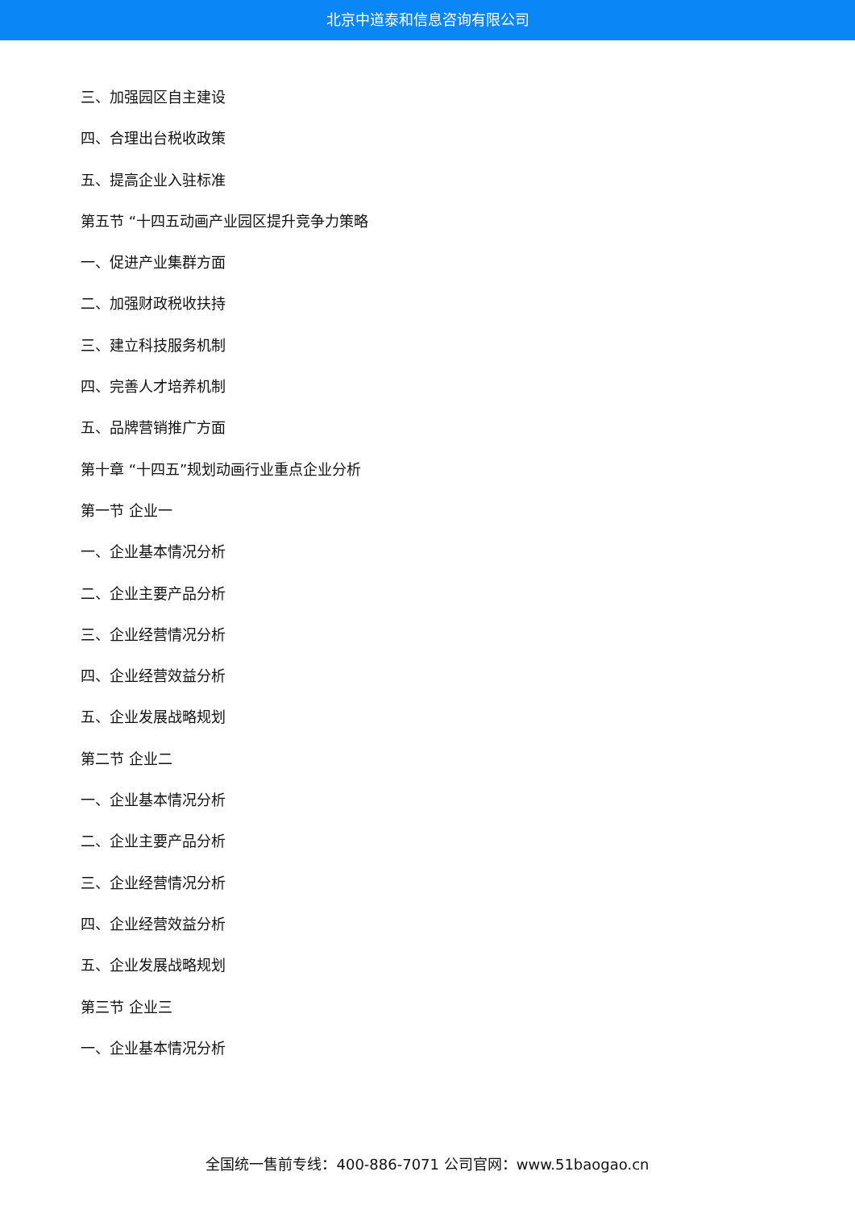北京中道泰和信息咨询有限公司
三、加强园区自主建设
四、合理出台税收政策
五、提高企业入驻标准
第五节 “十四五动画产业园区提升竞争力策略
一、促进产业集群方面
二、加强财政税收扶持
三、建立科技服务机制
四、完善人才培养机制
五、品牌营销推广方面
第十章 “十四五”规划动画行业重点企业分析
第一节 企业一
一、企业基本情况分析
二、企业主要产品分析
三、企业经营情况分析
四、企业经营效益分析
五、企业发展战略规划
第二节 企业二
一、企业基本情况分析
二、企业主要产品分析
三、企业经营情况分析
四、企业经营效益分析
五、企业发展战略规划
第三节 企业三
一、企业基本情况分析
全国统一售前专线：400-886-7071 公司官网：www.51baogao.cn